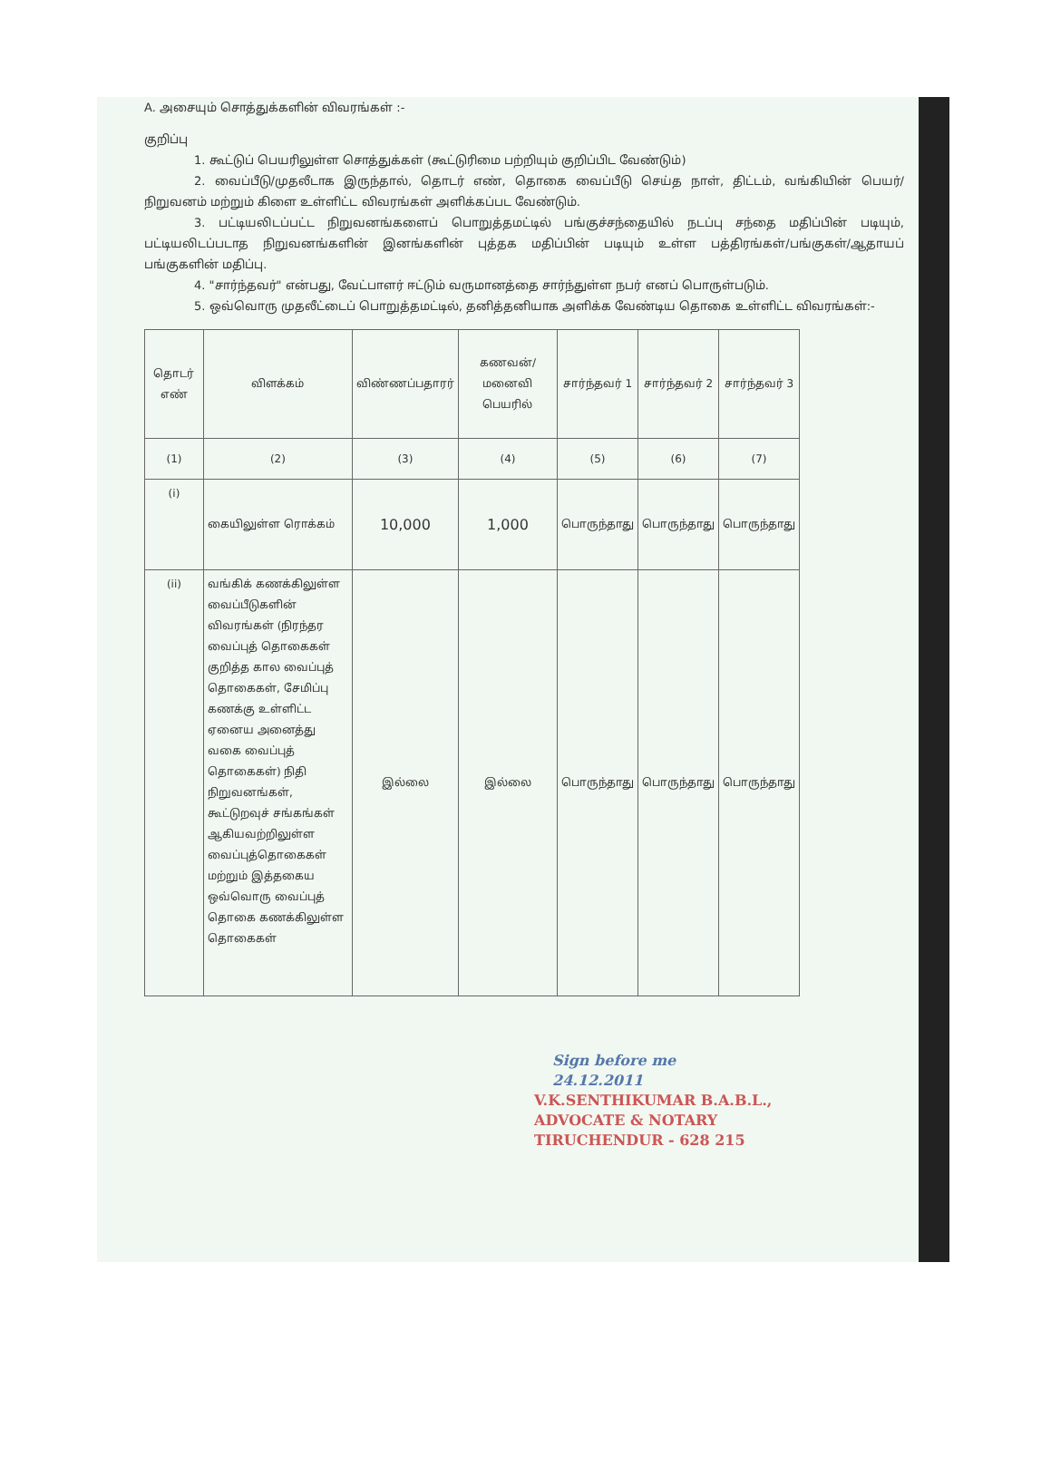A. அசையும் சொத்துக்களின் விவரங்கள் :-
குறிப்பு
1. கூட்டுப் பெயரிலுள்ள சொத்துக்கள் (கூட்டுரிமை பற்றியும் குறிப்பிட வேண்டும்)
2. வைப்பீடு/முதலீடாக இருந்தால், தொடர் எண், தொகை வைப்பீடு செய்த நாள், திட்டம், வங்கியின் பெயர்/நிறுவனம் மற்றும் கிளை உள்ளிட்ட விவரங்கள் அளிக்கப்பட வேண்டும்.
3. பட்டியலிடப்பட்ட நிறுவனங்களைப் பொறுத்தமட்டில் பங்குச்சந்தையில் நடப்பு சந்தை மதிப்பின் படியும், பட்டியலிடப்படாத நிறுவனங்களின் இனங்களின் புத்தக மதிப்பின் படியும் உள்ள பத்திரங்கள்/பங்குகள்/ஆதாயப் பங்குகளின் மதிப்பு.
4. "சார்ந்தவர்" என்பது, வேட்பாளர் ஈட்டும் வருமானத்தை சார்ந்துள்ள நபர் எனப் பொருள்படும்.
5. ஒவ்வொரு முதலீட்டைப் பொறுத்தமட்டில், தனித்தனியாக அளிக்க வேண்டிய தொகை உள்ளிட்ட விவரங்கள்:-
| தொடர் எண் | விளக்கம் | விண்ணப்பதாரர் | கணவன்/ மனைவி பெயரில் | சார்ந்தவர் 1 | சார்ந்தவர் 2 | சார்ந்தவர் 3 |
| --- | --- | --- | --- | --- | --- | --- |
| (1) | (2) | (3) | (4) | (5) | (6) | (7) |
| (i) | கையிலுள்ள ரொக்கம் | 10,000 | 1,000 | பொருந்தாது | பொருந்தாது | பொருந்தாது |
| (ii) | வங்கிக் கணக்கிலுள்ள வைப்பீடுகளின் விவரங்கள் (நிரந்தர வைப்புத் தொகைகள் குறித்த கால வைப்புத் தொகைகள், சேமிப்பு கணக்கு உள்ளிட்ட ஏனைய அனைத்து வகை வைப்புத் தொகைகள்) நிதி நிறுவனங்கள், கூட்டுறவுச் சங்கங்கள் ஆகியவற்றிலுள்ள வைப்புத்தொகைகள் மற்றும் இத்தகைய ஒவ்வொரு வைப்புத் தொகை கணக்கிலுள்ள தொகைகள் | இல்லை | இல்லை | பொருந்தாது | பொருந்தாது | பொருந்தாது |
Sign before me
24.12.2011
V.K.SENTHIKUMAR B.A.B.L.,
ADVOCATE & NOTARY
TIRUCHENDUR - 628 215